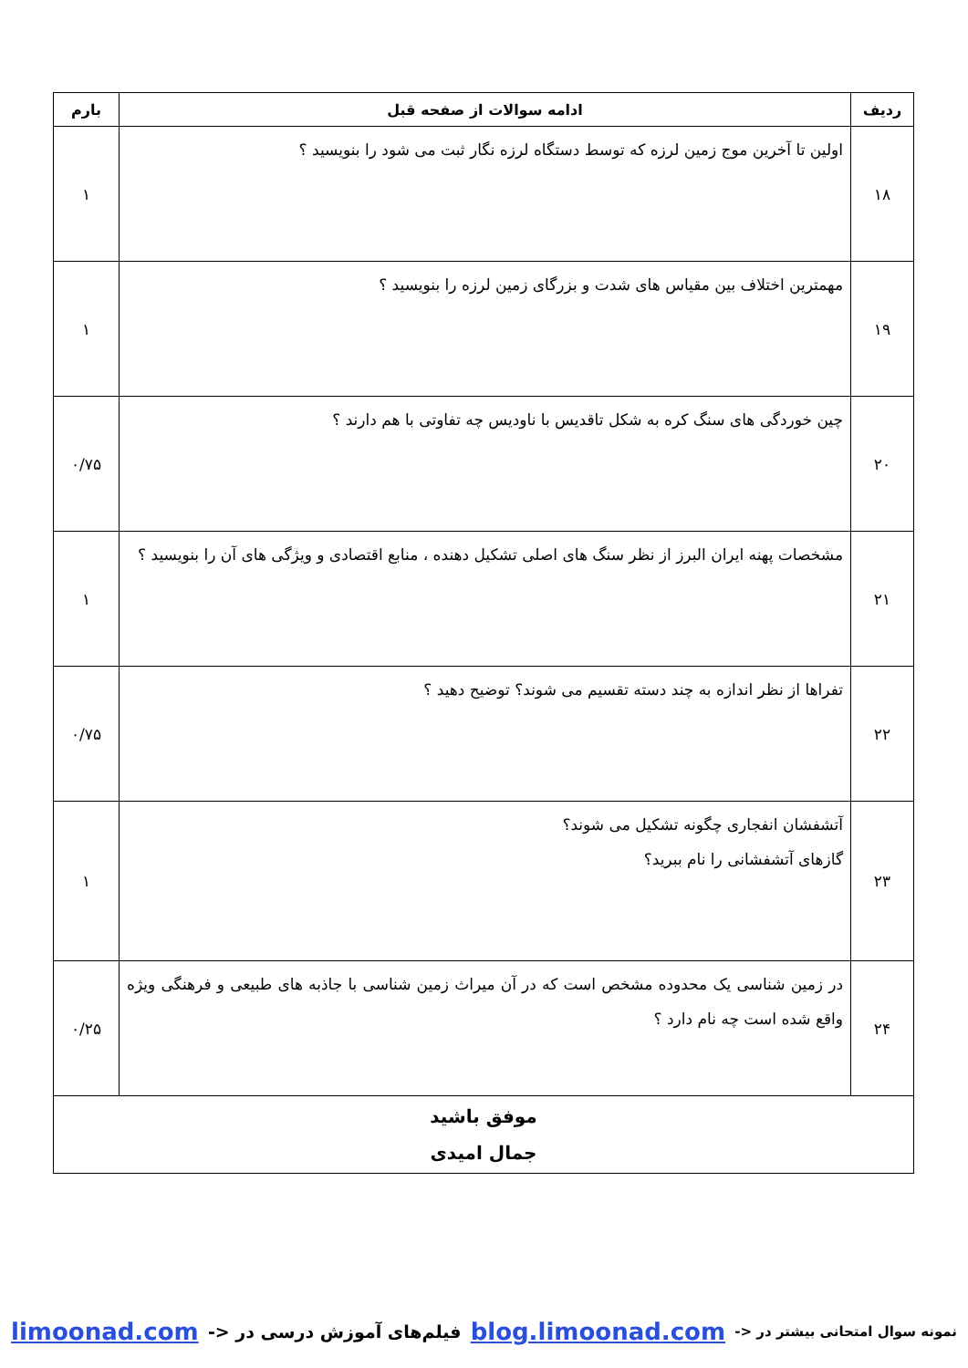| ردیف | ادامه سوالات از صفحه قبل | بارم |
| --- | --- | --- |
| ۱۸ | اولین تا آخرین موج زمین لرزه که توسط دستگاه لرزه نگار ثبت می شود را بنویسید ؟ | ۱ |
| ۱۹ | مهمترین اختلاف بین مقیاس های شدت و بزرگای زمین لرزه را بنویسید ؟ | ۱ |
| ۲۰ | چین خوردگی های سنگ کره به شکل تاقدیس با ناودیس چه تفاوتی با هم دارند ؟ | ۰/۷۵ |
| ۲۱ | مشخصات پهنه ایران البرز از نظر سنگ های اصلی تشکیل دهنده ، منابع اقتصادی و ویژگی های آن را بنویسید ؟ | ۱ |
| ۲۲ | تفراها از نظر اندازه به چند دسته تقسیم می شوند؟ توضیح دهید ؟ | ۰/۷۵ |
| ۲۳ | آتشفشان انفجاری چگونه تشکیل می شوند؟ گازهای آتشفشانی را نام ببرید؟ | ۱ |
| ۲۴ | در زمین شناسی یک محدوده مشخص است که در آن میراث زمین شناسی با جاذبه های طبیعی و فرهنگی ویژه واقع شده است چه نام دارد ؟ | ۰/۲۵ |
| موفق باشید جمال امیدی | | |
نمونه سوال امتحانی بیشتر در <- blog.limoonad.com فیلم‌های آموزش درسی در <- limoonad.com